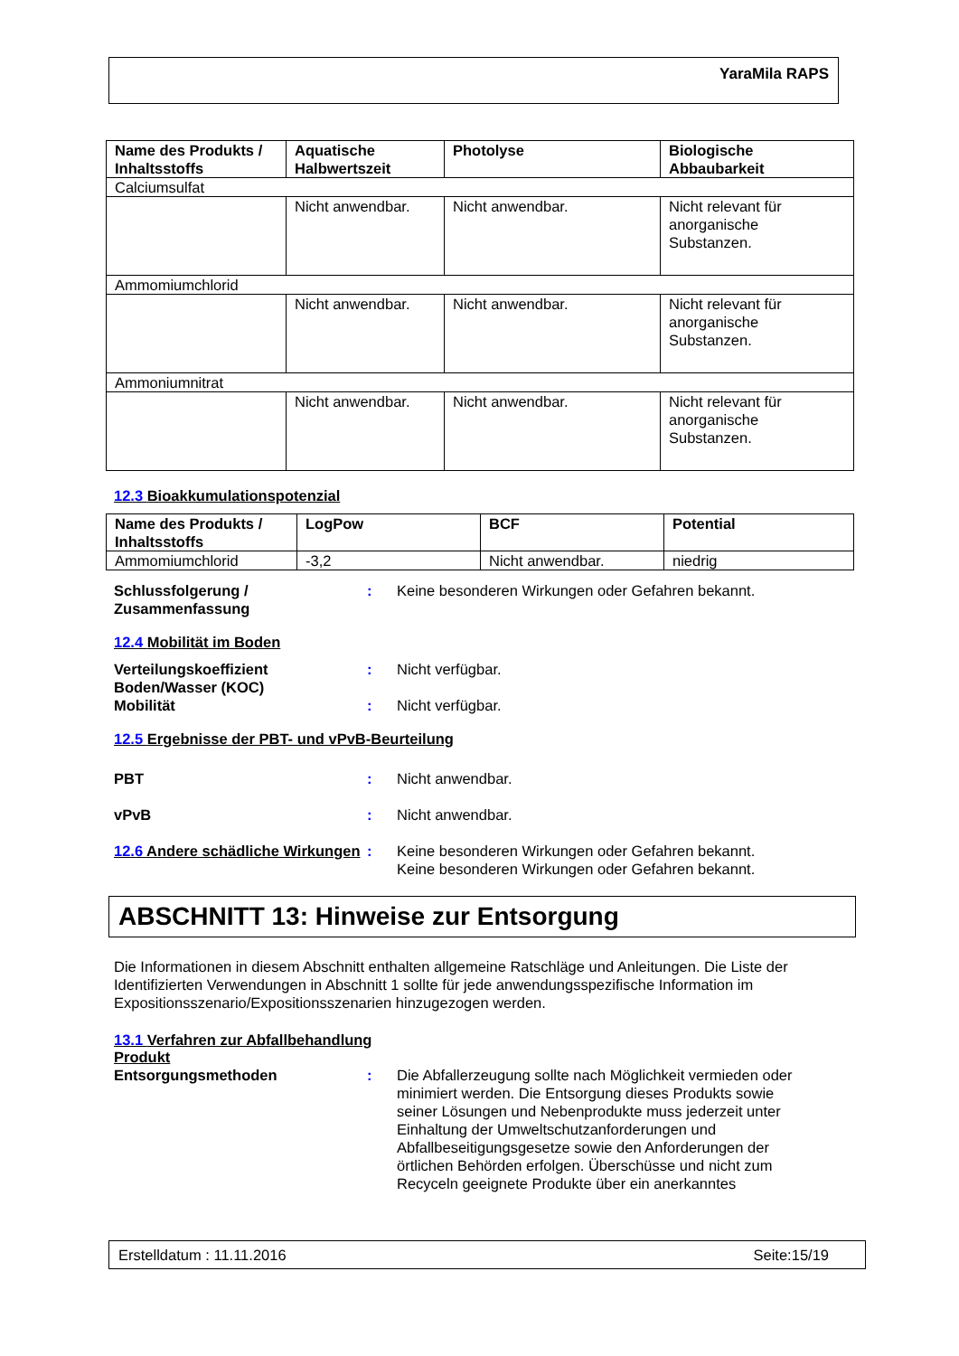YaraMila RAPS
| Name des Produkts / Inhaltsstoffs | Aquatische Halbwertszeit | Photolyse | Biologische Abbaubarkeit |
| --- | --- | --- | --- |
| Calciumsulfat | | | |
| | Nicht anwendbar. | Nicht anwendbar. | Nicht relevant für anorganische Substanzen. |
| Ammomiumchlorid | | | |
| | Nicht anwendbar. | Nicht anwendbar. | Nicht relevant für anorganische Substanzen. |
| Ammoniumnitrat | | | |
| | Nicht anwendbar. | Nicht anwendbar. | Nicht relevant für anorganische Substanzen. |
12.3 Bioakkumulationspotenzial
| Name des Produkts / Inhaltsstoffs | LogPow | BCF | Potential |
| --- | --- | --- | --- |
| Ammomiumchlorid | -3,2 | Nicht anwendbar. | niedrig |
Schlussfolgerung / Zusammenfassung
: Keine besonderen Wirkungen oder Gefahren bekannt.
12.4 Mobilität im Boden
Verteilungskoeffizient Boden/Wasser (KOC)
: Nicht verfügbar.
Mobilität : Nicht verfügbar.
12.5 Ergebnisse der PBT- und vPvB-Beurteilung
PBT : Nicht anwendbar.
vPvB : Nicht anwendbar.
12.6 Andere schädliche Wirkungen
: Keine besonderen Wirkungen oder Gefahren bekannt.
Keine besonderen Wirkungen oder Gefahren bekannt.
ABSCHNITT 13: Hinweise zur Entsorgung
Die Informationen in diesem Abschnitt enthalten allgemeine Ratschläge und Anleitungen. Die Liste der Identifizierten Verwendungen in Abschnitt 1 sollte für jede anwendungsspezifische Information im Expositionsszenario/Expositionsszenarien hinzugezogen werden.
13.1 Verfahren zur Abfallbehandlung
Produkt
Entsorgungsmethoden : Die Abfallerzeugung sollte nach Möglichkeit vermieden oder minimiert werden. Die Entsorgung dieses Produkts sowie seiner Lösungen und Nebenprodukte muss jederzeit unter Einhaltung der Umweltschutzanforderungen und Abfallbeseitigungsgesetze sowie den Anforderungen der örtlichen Behörden erfolgen. Überschüsse und nicht zum Recyceln geeignete Produkte über ein anerkanntes
Erstelldatum : 11.11.2016 Seite:15/19